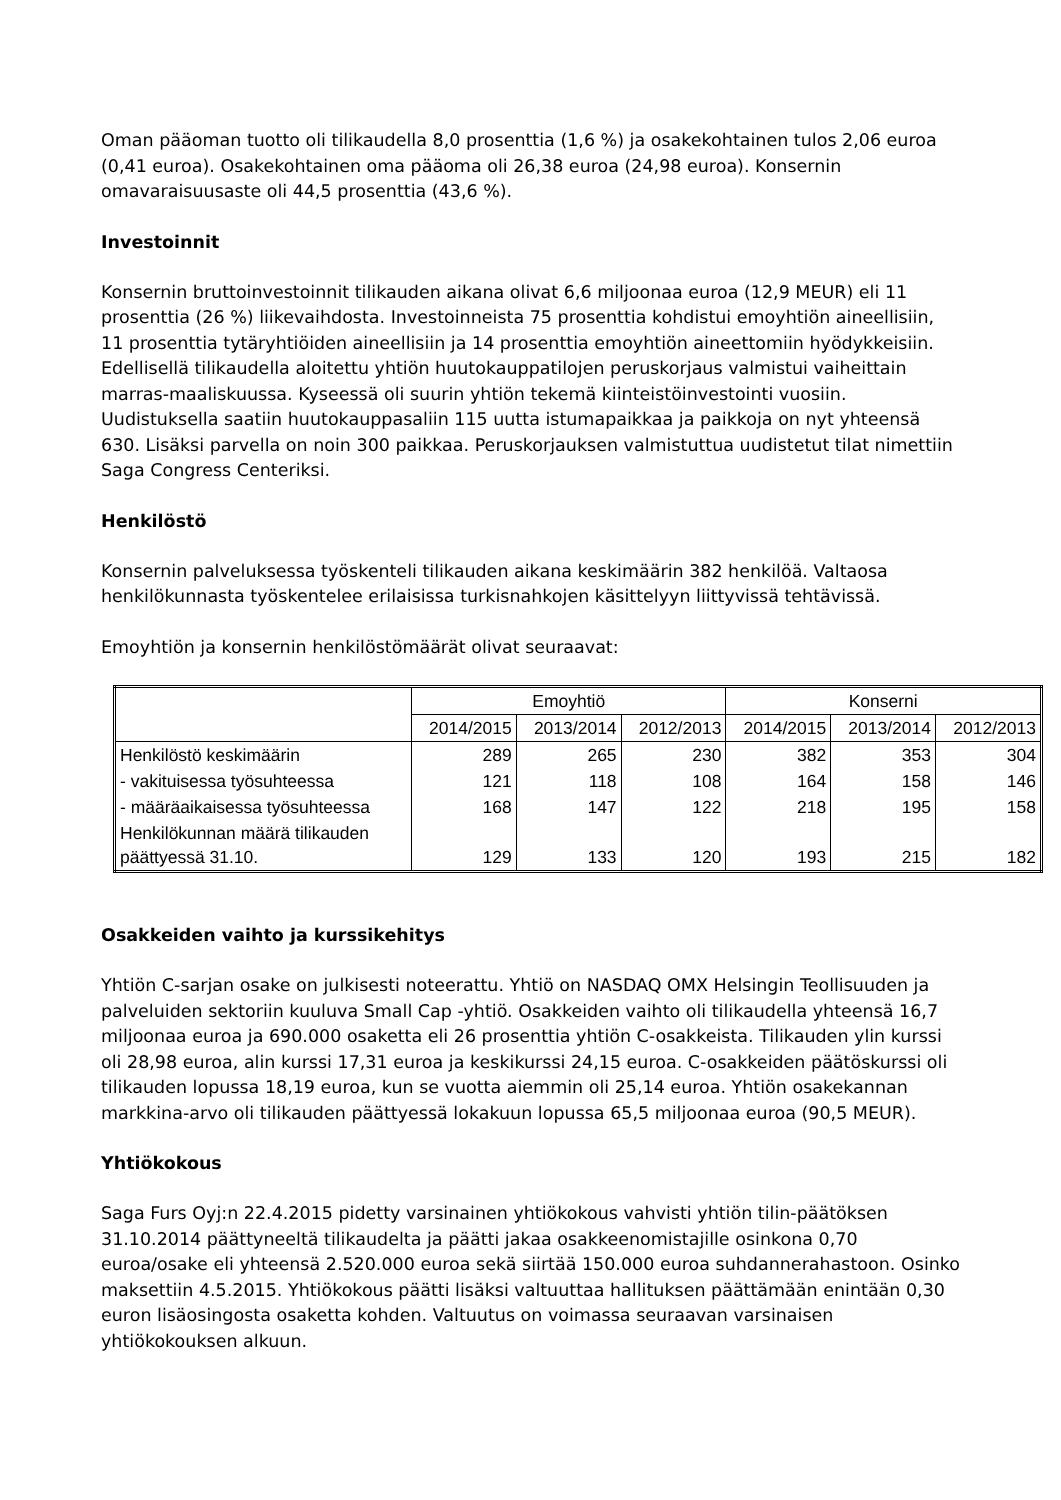Oman pääoman tuotto oli tilikaudella 8,0 prosenttia (1,6 %) ja osakekohtainen tulos 2,06 euroa (0,41 euroa). Osakekohtainen oma pääoma oli 26,38 euroa (24,98 euroa). Konsernin omavaraisuusaste oli 44,5 prosenttia (43,6 %).
Investoinnit
Konsernin bruttoinvestoinnit tilikauden aikana olivat 6,6 miljoonaa euroa (12,9 MEUR) eli 11 prosenttia (26 %) liikevaihdosta. Investoinneista 75 prosenttia kohdistui emoyhtiön aineellisiin, 11 prosenttia tytäryhtiöiden aineellisiin ja 14 prosenttia emoyhtiön aineettomiin hyödykkeisiin. Edellisellä tilikaudella aloitettu yhtiön huutokauppatilojen peruskorjaus valmistui vaiheittain marras-maaliskuussa. Kyseessä oli suurin yhtiön tekemä kiinteistöinvestointi vuosiin. Uudistuksella saatiin huutokauppasaliin 115 uutta istumapaikkaa ja paikkoja on nyt yhteensä 630. Lisäksi parvella on noin 300 paikkaa. Peruskorjauksen valmistuttua uudistetut tilat nimettiin Saga Congress Centeriksi.
Henkilöstö
Konsernin palveluksessa työskenteli tilikauden aikana keskimäärin 382 henkilöä. Valtaosa henkilökunnasta työskentelee erilaisissa turkisnahkojen käsittelyyn liittyvissä tehtävissä.
Emoyhtiön ja konsernin henkilöstömäärät olivat seuraavat:
| | Emoyhtiö | | | Konserni | | |
| | 2014/2015 | 2013/2014 | 2012/2013 | 2014/2015 | 2013/2014 | 2012/2013 |
| Henkilöstö keskimäärin | 289 | 265 | 230 | 382 | 353 | 304 |
| - vakituisessa työsuhteessa | 121 | 118 | 108 | 164 | 158 | 146 |
| - määräaikaisessa työsuhteessa | 168 | 147 | 122 | 218 | 195 | 158 |
| Henkilökunnan määrä tilikauden päättyessä 31.10. | 129 | 133 | 120 | 193 | 215 | 182 |
Osakkeiden vaihto ja kurssikehitys
Yhtiön C-sarjan osake on julkisesti noteerattu. Yhtiö on NASDAQ OMX Helsingin Teollisuuden ja palveluiden sektoriin kuuluva Small Cap -yhtiö. Osakkeiden vaihto oli tilikaudella yhteensä 16,7 miljoonaa euroa ja 690.000 osaketta eli 26 prosenttia yhtiön C-osakkeista. Tilikauden ylin kurssi oli 28,98 euroa, alin kurssi 17,31 euroa ja keskikurssi 24,15 euroa. C-osakkeiden päätöskurssi oli tilikauden lopussa 18,19 euroa, kun se vuotta aiemmin oli 25,14 euroa. Yhtiön osakekannan markkina-arvo oli tilikauden päättyessä lokakuun lopussa 65,5 miljoonaa euroa (90,5 MEUR).
Yhtiökokous
Saga Furs Oyj:n 22.4.2015 pidetty varsinainen yhtiökokous vahvisti yhtiön tilin-päätöksen 31.10.2014 päättyneeltä tilikaudelta ja päätti jakaa osakkeenomistajille osinkona 0,70 euroa/osake eli yhteensä 2.520.000 euroa sekä siirtää 150.000 euroa suhdannerahastoon. Osinko maksettiin 4.5.2015. Yhtiökokous päätti lisäksi valtuuttaa hallituksen päättämään enintään 0,30 euron lisäosingosta osaketta kohden. Valtuutus on voimassa seuraavan varsinaisen yhtiökokouksen alkuun.